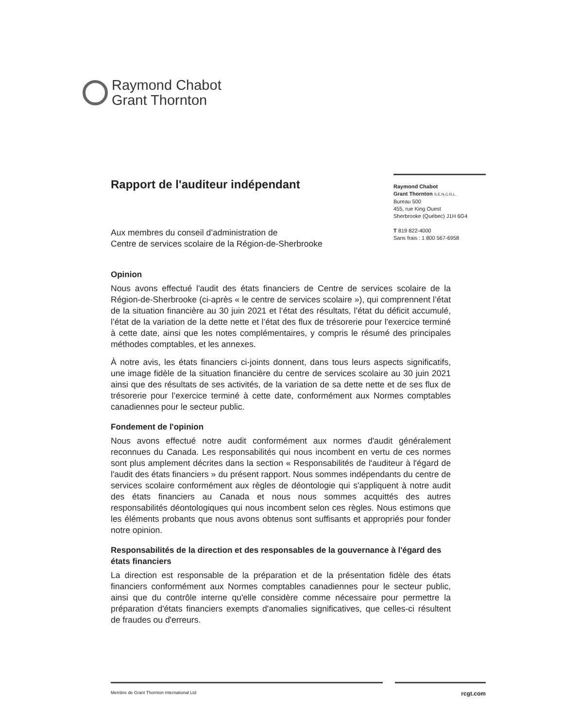Raymond Chabot
Grant Thornton
Rapport de l'auditeur indépendant
Raymond Chabot
Grant Thornton S.E.N.C.R.L.
Bureau 500
455, rue King Ouest
Sherbrooke (Québec) J1H 6G4
T 819 822-4000
Sans frais : 1 800 567-6958
Aux membres du conseil d’administration de
Centre de services scolaire de la Région-de-Sherbrooke
Opinion
Nous avons effectué l'audit des états financiers de Centre de services scolaire de la Région-de-Sherbrooke (ci-après « le centre de services scolaire »), qui comprennent l’état de la situation financière au 30 juin 2021 et l’état des résultats, l’état du déficit accumulé, l’état de la variation de la dette nette et l’état des flux de trésorerie pour l'exercice terminé à cette date, ainsi que les notes complémentaires, y compris le résumé des principales méthodes comptables, et les annexes.
À notre avis, les états financiers ci-joints donnent, dans tous leurs aspects significatifs, une image fidèle de la situation financière du centre de services scolaire au 30 juin 2021 ainsi que des résultats de ses activités, de la variation de sa dette nette et de ses flux de trésorerie pour l’exercice terminé à cette date, conformément aux Normes comptables canadiennes pour le secteur public.
Fondement de l'opinion
Nous avons effectué notre audit conformément aux normes d'audit généralement reconnues du Canada. Les responsabilités qui nous incombent en vertu de ces normes sont plus amplement décrites dans la section « Responsabilités de l'auditeur à l'égard de l'audit des états financiers » du présent rapport. Nous sommes indépendants du centre de services scolaire conformément aux règles de déontologie qui s'appliquent à notre audit des états financiers au Canada et nous nous sommes acquittés des autres responsabilités déontologiques qui nous incombent selon ces règles. Nous estimons que les éléments probants que nous avons obtenus sont suffisants et appropriés pour fonder notre opinion.
Responsabilités de la direction et des responsables de la gouvernance à l'égard des états financiers
La direction est responsable de la préparation et de la présentation fidèle des états financiers conformément aux Normes comptables canadiennes pour le secteur public, ainsi que du contrôle interne qu'elle considère comme nécessaire pour permettre la préparation d'états financiers exempts d'anomalies significatives, que celles-ci résultent de fraudes ou d'erreurs.
Membre de Grant Thornton International Ltd rcgt.com